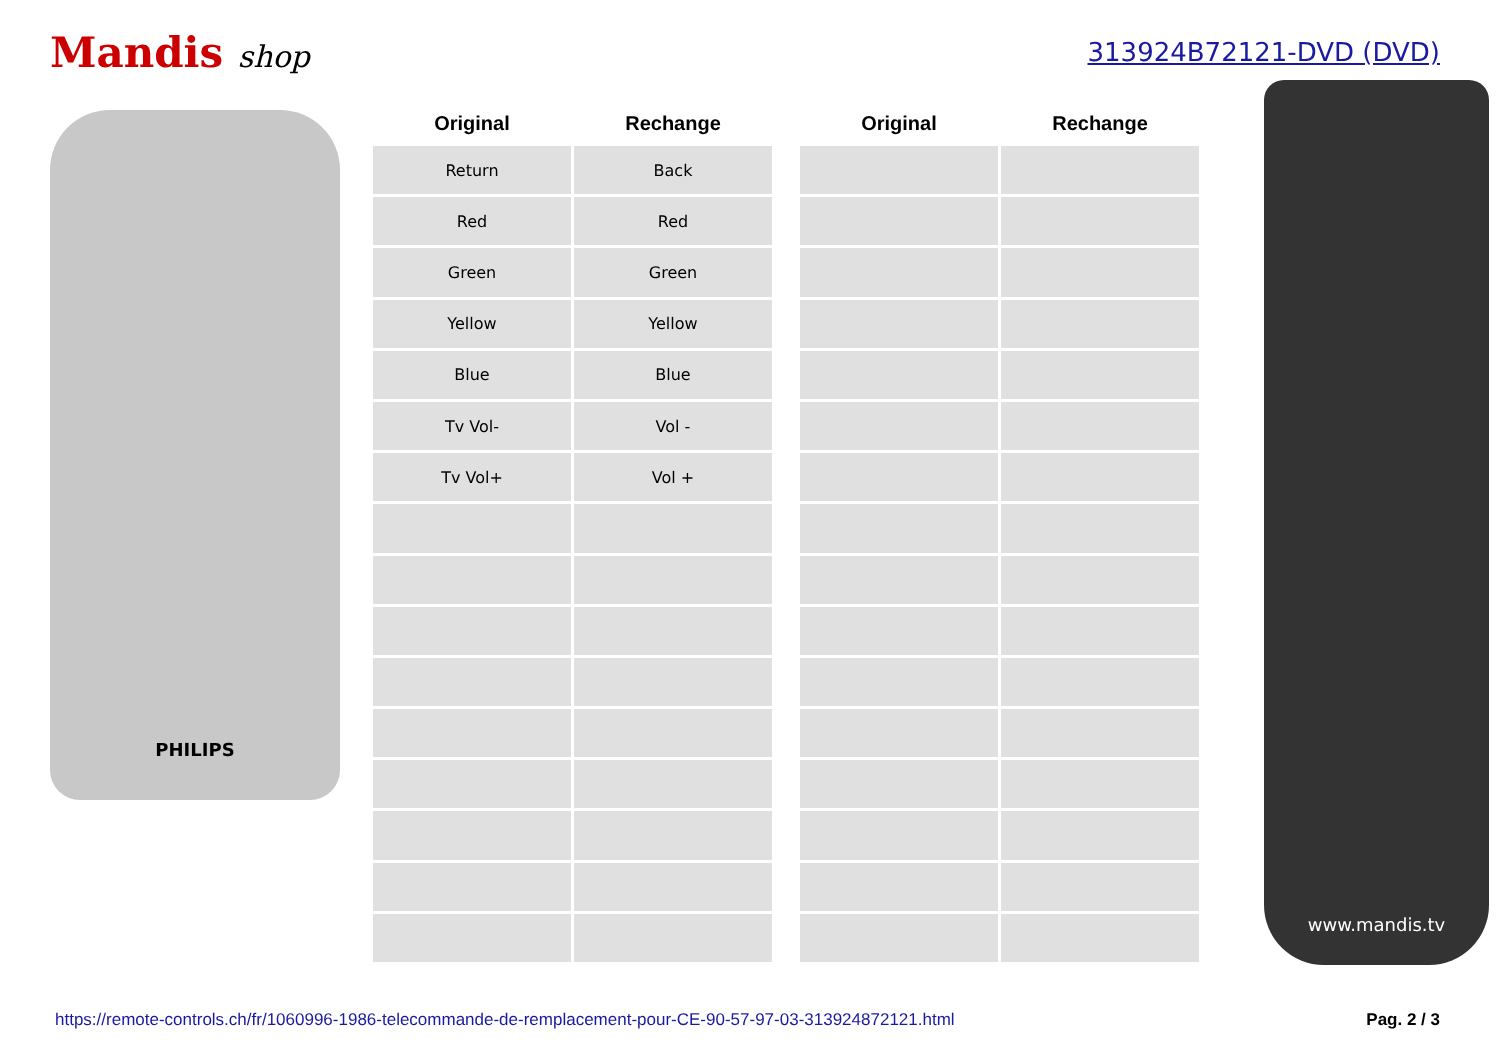Mandis shop
313924B72121-DVD (DVD)
PHILIPS
| Original | Rechange |
| --- | --- |
| Return | Back |
| Red | Red |
| Green | Green |
| Yellow | Yellow |
| Blue | Blue |
| Tv Vol- | Vol - |
| Tv Vol+ | Vol + |
| Original | Rechange |
| --- | --- |
www.mandis.tv
https://remote-controls.ch/fr/1060996-1986-telecommande-de-remplacement-pour-CE-90-57-97-03-313924872121.html Pag. 2 / 3